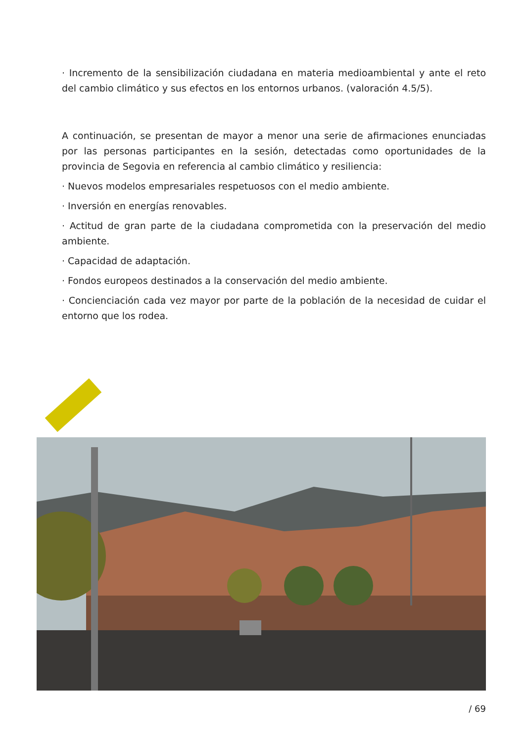· Incremento de la sensibilización ciudadana en materia medioambiental y ante el reto del cambio climático y sus efectos en los entornos urbanos. (valoración 4.5/5).
A continuación, se presentan de mayor a menor una serie de afirmaciones enunciadas por las personas participantes en la sesión, detectadas como oportunidades de la provincia de Segovia en referencia al cambio climático y resiliencia:
· Nuevos modelos empresariales respetuosos con el medio ambiente.
· Inversión en energías renovables.
· Actitud de gran parte de la ciudadana comprometida con la preservación del medio ambiente.
· Capacidad de adaptación.
· Fondos europeos destinados a la conservación del medio ambiente.
· Concienciación cada vez mayor por parte de la población de la necesidad de cuidar el entorno que los rodea.
/ 69